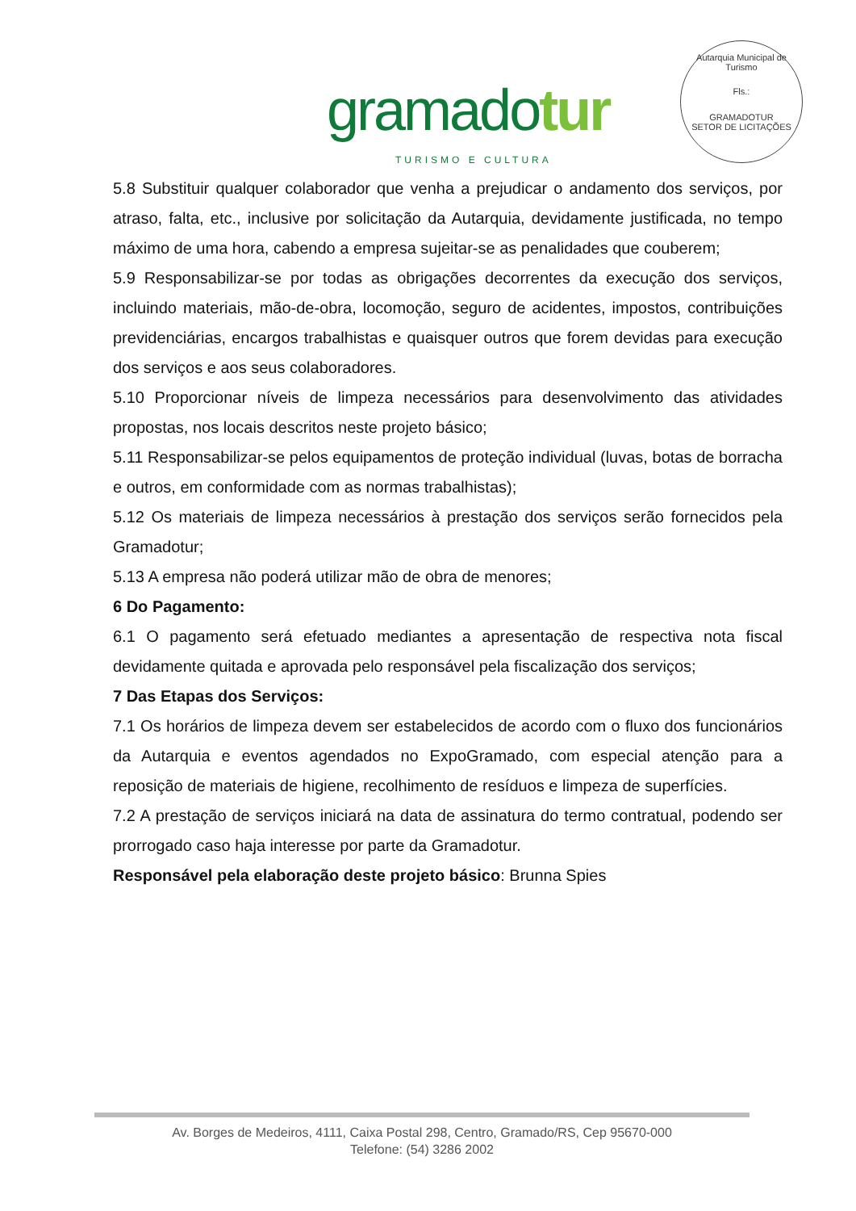gramadotur
TURISMO E CULTURA
Autarquia Municipal de Turismo
Fls.:
GRAMADOTUR
SETOR DE LICITAÇÕES
5.8 Substituir qualquer colaborador que venha a prejudicar o andamento dos serviços, por atraso, falta, etc., inclusive por solicitação da Autarquia, devidamente justificada, no tempo máximo de uma hora, cabendo a empresa sujeitar-se as penalidades que couberem;
5.9 Responsabilizar-se por todas as obrigações decorrentes da execução dos serviços, incluindo materiais, mão-de-obra, locomoção, seguro de acidentes, impostos, contribuições previdenciárias, encargos trabalhistas e quaisquer outros que forem devidas para execução dos serviços e aos seus colaboradores.
5.10 Proporcionar níveis de limpeza necessários para desenvolvimento das atividades propostas, nos locais descritos neste projeto básico;
5.11 Responsabilizar-se pelos equipamentos de proteção individual (luvas, botas de borracha e outros, em conformidade com as normas trabalhistas);
5.12 Os materiais de limpeza necessários à prestação dos serviços serão fornecidos pela Gramadotur;
5.13 A empresa não poderá utilizar mão de obra de menores;
6 Do Pagamento:
6.1 O pagamento será efetuado mediantes a apresentação de respectiva nota fiscal devidamente quitada e aprovada pelo responsável pela fiscalização dos serviços;
7 Das Etapas dos Serviços:
7.1 Os horários de limpeza devem ser estabelecidos de acordo com o fluxo dos funcionários da Autarquia e eventos agendados no ExpoGramado, com especial atenção para a reposição de materiais de higiene, recolhimento de resíduos e limpeza de superfícies.
7.2 A prestação de serviços iniciará na data de assinatura do termo contratual, podendo ser prorrogado caso haja interesse por parte da Gramadotur.
Responsável pela elaboração deste projeto básico: Brunna Spies
Av. Borges de Medeiros, 4111, Caixa Postal 298, Centro, Gramado/RS, Cep 95670-000
Telefone: (54) 3286 2002